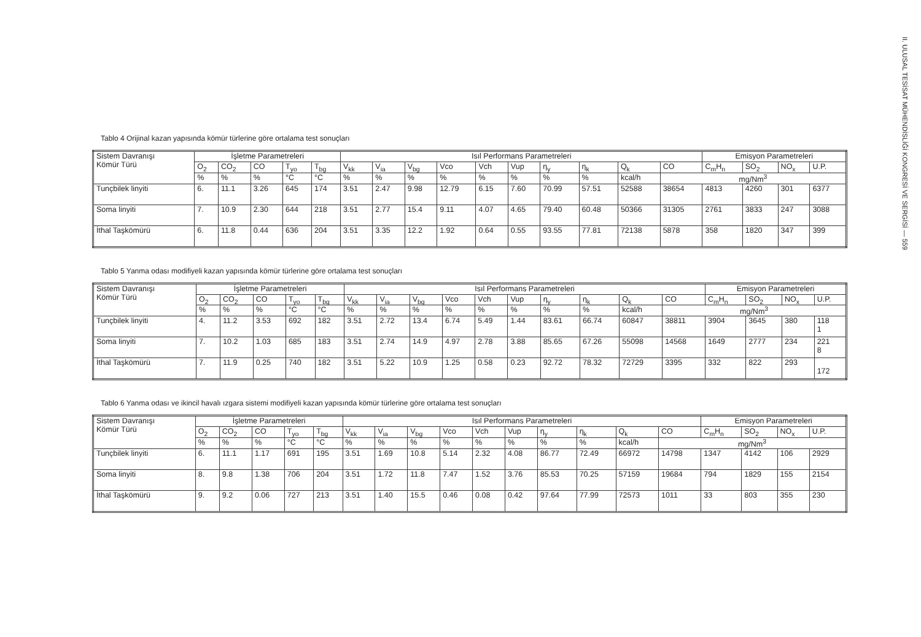II. ULUSAL TESİSAT MÜHENDİSLİĞİ KONGRESİ VE SERGİSİ — 559
Tablo 4 Orijinal kazan yapısında kömür türlerine göre ortalama test sonuçları
| Sistem Davranışı Kömür Türü | İşletme Parametreleri | | | | | Isıl Performans Parametreleri | | | | | | | | | | Emisyon Parametreleri | | | |
| --- | --- | --- | --- | --- | --- | --- | --- | --- | --- | --- | --- | --- | --- | --- | --- | --- | --- | --- | --- |
| | O<sub>2</sub> | CO<sub>2</sub> | CO | T<sub>yo</sub> | T<sub>bg</sub> | V<sub>kk</sub> | V<sub>ia</sub> | V<sub>bg</sub> | Vco | Vch | Vup | η<sub>y</sub> | η<sub>k</sub> | Q<sub>k</sub> | CO | C<sub>m</sub>H<sub>n</sub> | SO<sub>2</sub> | NO<sub>x</sub> | U.P. |
| | % | % | % | °C | °C | % | % | % | % | % | % | % | % | kcal/h | mg/Nm<sup>3</sup> | | | | |
| Tunçbilek linyiti | 6. | 11.1 | 3.26 | 645 | 174 | 3.51 | 2.47 | 9.98 | 12.79 | 6.15 | 7.60 | 70.99 | 57.51 | 52588 | 38654 | 4813 | 4260 | 301 | 6377 |
| Soma linyiti | 7. | 10.9 | 2.30 | 644 | 218 | 3.51 | 2.77 | 15.4 | 9.11 | 4.07 | 4.65 | 79.40 | 60.48 | 50366 | 31305 | 2761 | 3833 | 247 | 3088 |
| İthal Taşkömürü | 6. | 11.8 | 0.44 | 636 | 204 | 3.51 | 3.35 | 12.2 | 1.92 | 0.64 | 0.55 | 93.55 | 77.81 | 72138 | 5878 | 358 | 1820 | 347 | 399 |
Tablo 5 Yanma odası modifiyeli kazan yapısında kömür türlerine göre ortalama test sonuçları
| Sistem Davranışı Kömür Türü | İşletme Parametreleri | | | | | Isıl Performans Parametreleri | | | | | | | | | | Emisyon Parametreleri | | | |
| --- | --- | --- | --- | --- | --- | --- | --- | --- | --- | --- | --- | --- | --- | --- | --- | --- | --- | --- | --- |
| | O<sub>2</sub> | CO<sub>2</sub> | CO | T<sub>yo</sub> | T<sub>bg</sub> | V<sub>kk</sub> | V<sub>ia</sub> | V<sub>bg</sub> | Vco | Vch | Vup | η<sub>y</sub> | η<sub>k</sub> | Q<sub>k</sub> | CO | C<sub>m</sub>H<sub>n</sub> | SO<sub>2</sub> | NO<sub>x</sub> | U.P. |
| | % | % | % | °C | °C | % | % | % | % | % | % | % | % | kcal/h | mg/Nm<sup>3</sup> | | | | |
| Tunçbilek linyiti | 4. | 11.2 | 3.53 | 692 | 182 | 3.51 | 2.72 | 13.4 | 6.74 | 5.49 | 1.44 | 83.61 | 66.74 | 60847 | 38811 | 3904 | 3645 | 380 | 118 1 |
| Soma linyiti | 7. | 10.2 | 1.03 | 685 | 183 | 3.51 | 2.74 | 14.9 | 4.97 | 2.78 | 3.88 | 85.65 | 67.26 | 55098 | 14568 | 1649 | 2777 | 234 | 221 8 |
| İthal Taşkömürü | 7. | 11.9 | 0.25 | 740 | 182 | 3.51 | 5.22 | 10.9 | 1.25 | 0.58 | 0.23 | 92.72 | 78.32 | 72729 | 3395 | 332 | 822 | 293 | 172 |
Tablo 6 Yanma odası ve ikincil havalı ızgara sistemi modifiyeli kazan yapısında kömür türlerine göre ortalama test sonuçları
| Sistem Davranışı Kömür Türü | İşletme Parametreleri | | | | | Isıl Performans Parametreleri | | | | | | | | | | Emisyon Parametreleri | | | |
| --- | --- | --- | --- | --- | --- | --- | --- | --- | --- | --- | --- | --- | --- | --- | --- | --- | --- | --- | --- |
| | O<sub>2</sub> | CO<sub>2</sub> | CO | T<sub>yo</sub> | T<sub>bg</sub> | V<sub>kk</sub> | V<sub>ia</sub> | V<sub>bg</sub> | Vco | Vch | Vup | η<sub>y</sub> | η<sub>k</sub> | Q<sub>k</sub> | CO | C<sub>m</sub>H<sub>n</sub> | SO<sub>2</sub> | NO<sub>x</sub> | U.P. |
| | % | % | % | °C | °C | % | % | % | % | % | % | % | % | kcal/h | mg/Nm<sup>3</sup> | | | | |
| Tunçbilek linyiti | 6. | 11.1 | 1.17 | 691 | 195 | 3.51 | 1.69 | 10.8 | 5.14 | 2.32 | 4.08 | 86.77 | 72.49 | 66972 | 14798 | 1347 | 4142 | 106 | 2929 |
| Soma linyiti | 8. | 9.8 | 1.38 | 706 | 204 | 3.51 | 1.72 | 11.8 | 7.47 | 1.52 | 3.76 | 85.53 | 70.25 | 57159 | 19684 | 794 | 1829 | 155 | 2154 |
| İthal Taşkömürü | 9. | 9.2 | 0.06 | 727 | 213 | 3.51 | 1.40 | 15.5 | 0.46 | 0.08 | 0.42 | 97.64 | 77.99 | 72573 | 1011 | 33 | 803 | 355 | 230 |